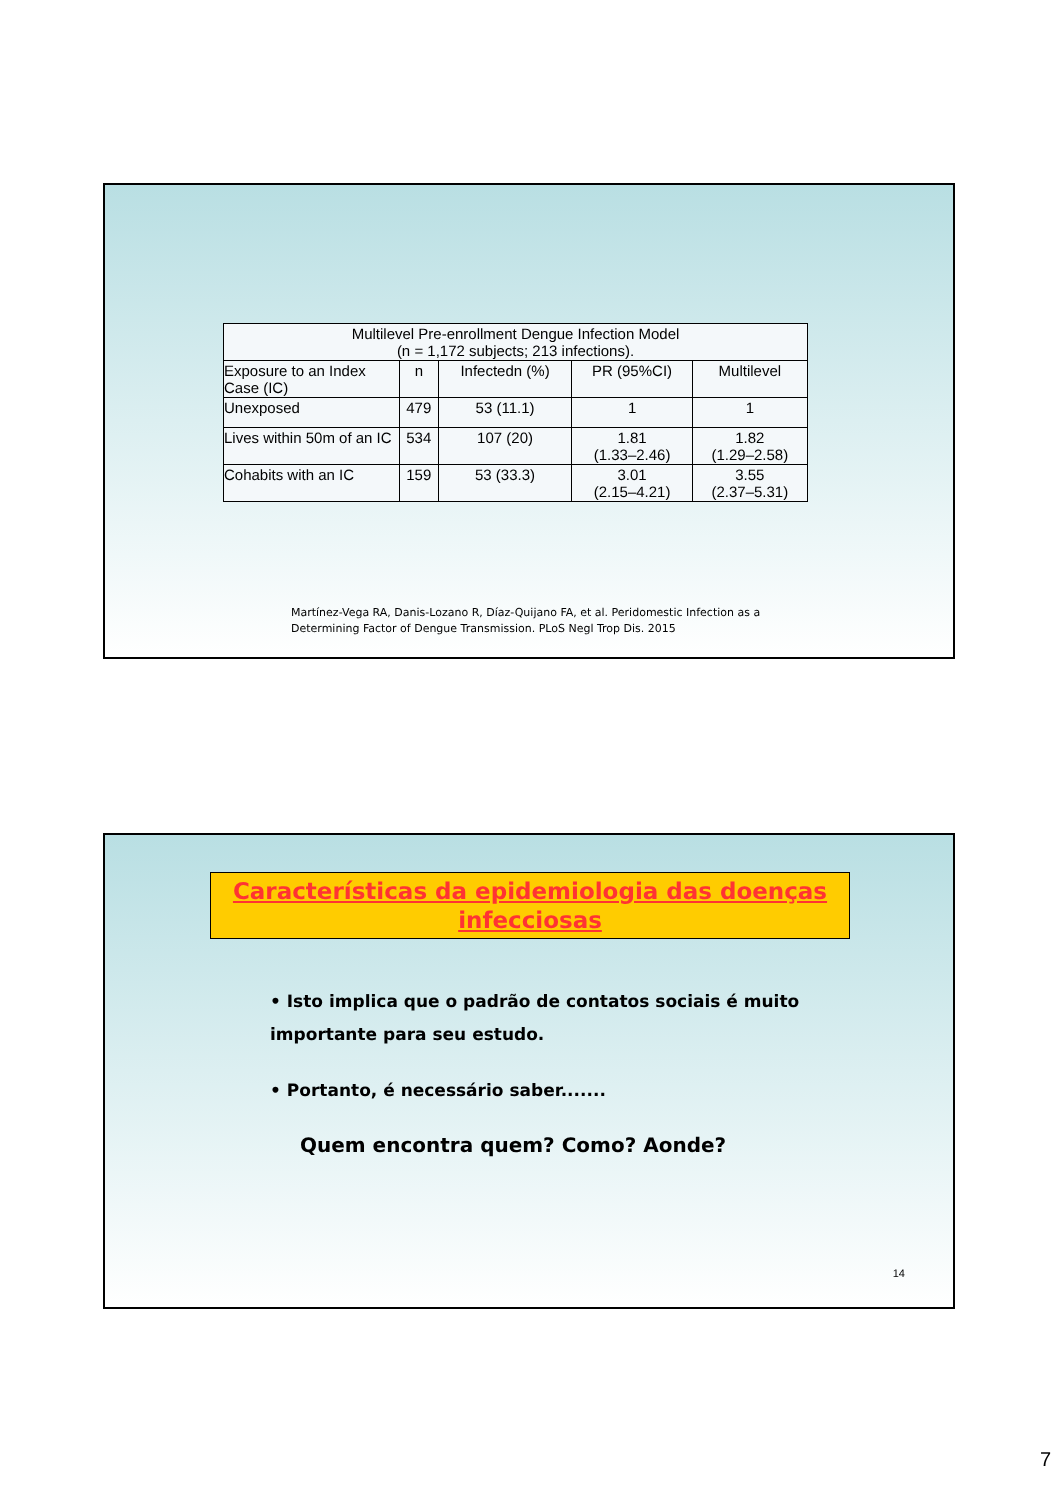| Multilevel Pre-enrollment Dengue Infection Model (n = 1,172 subjects; 213 infections). | | | | |
| --- | --- | --- | --- | --- |
| Exposure to an Index Case (IC) | n | Infectedn (%) | PR (95%CI) | Multilevel |
| Unexposed | 479 | 53 (11.1) | 1 | 1 |
| Lives within 50m of an IC | 534 | 107 (20) | 1.81 (1.33–2.46) | 1.82 (1.29–2.58) |
| Cohabits with an IC | 159 | 53 (33.3) | 3.01 (2.15–4.21) | 3.55 (2.37–5.31) |
Martínez-Vega RA, Danis-Lozano R, Díaz-Quijano FA, et al. Peridomestic Infection as a
Determining Factor of Dengue Transmission. PLoS Negl Trop Dis. 2015
Características da epidemiologia das doenças infecciosas
• Isto implica que o padrão de contatos sociais é muito importante para seu estudo.
• Portanto, é necessário saber.......
Quem encontra quem? Como? Aonde?
14
7